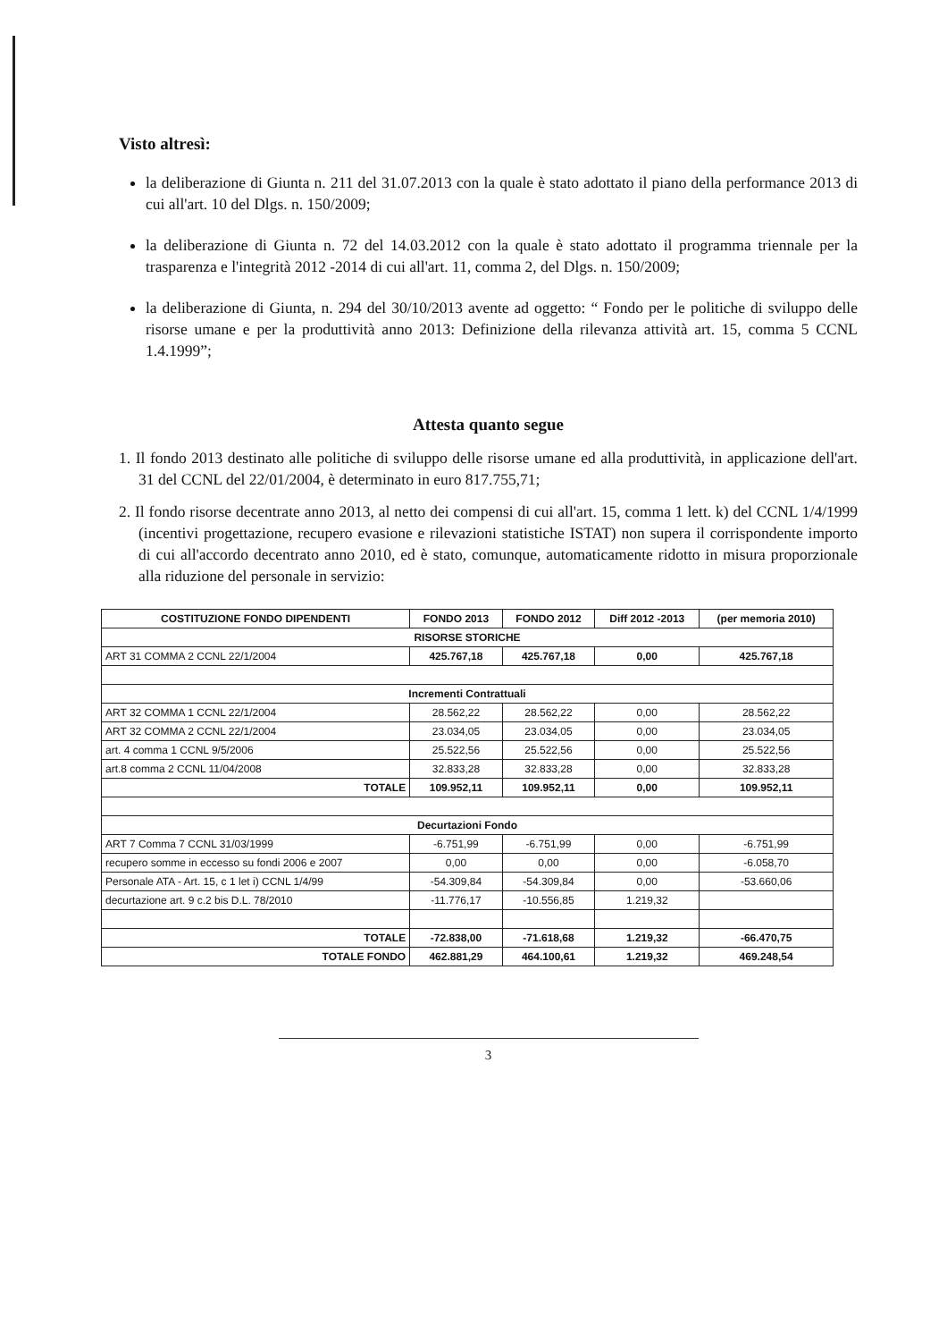Visto altresì:
la deliberazione di Giunta n. 211 del 31.07.2013 con la quale è stato adottato il piano della performance 2013 di cui all'art. 10 del Dlgs. n. 150/2009;
la deliberazione di Giunta n. 72 del 14.03.2012 con la quale è stato adottato il programma triennale per la trasparenza e l'integrità 2012 -2014 di cui all'art. 11, comma 2, del Dlgs. n. 150/2009;
la deliberazione di Giunta, n. 294 del 30/10/2013 avente ad oggetto: “ Fondo per le politiche di sviluppo delle risorse umane e per la produttività anno 2013: Definizione della rilevanza attività art. 15, comma 5 CCNL 1.4.1999”;
Attesta quanto segue
1. Il fondo 2013 destinato alle politiche di sviluppo delle risorse umane ed alla produttività, in applicazione dell'art. 31 del CCNL del 22/01/2004, è determinato in euro 817.755,71;
2. Il fondo risorse decentrate anno 2013, al netto dei compensi di cui all'art. 15, comma 1 lett. k) del CCNL 1/4/1999 (incentivi progettazione, recupero evasione e rilevazioni statistiche ISTAT) non supera il corrispondente importo di cui all'accordo decentrato anno 2010, ed è stato, comunque, automaticamente ridotto in misura proporzionale alla riduzione del personale in servizio:
| COSTITUZIONE FONDO DIPENDENTI | FONDO 2013 | FONDO 2012 | Diff 2012 -2013 | (per memoria 2010) |
| --- | --- | --- | --- | --- |
| RISORSE STORICHE | | | | |
| ART 31 COMMA 2 CCNL 22/1/2004 | 425.767,18 | 425.767,18 | 0,00 | 425.767,18 |
| Incrementi Contrattuali | | | | |
| ART 32 COMMA 1 CCNL 22/1/2004 | 28.562,22 | 28.562,22 | 0,00 | 28.562,22 |
| ART 32 COMMA 2 CCNL 22/1/2004 | 23.034,05 | 23.034,05 | 0,00 | 23.034,05 |
| art. 4 comma 1 CCNL 9/5/2006 | 25.522,56 | 25.522,56 | 0,00 | 25.522,56 |
| art.8 comma 2 CCNL 11/04/2008 | 32.833,28 | 32.833,28 | 0,00 | 32.833,28 |
| TOTALE | 109.952,11 | 109.952,11 | 0,00 | 109.952,11 |
| Decurtazioni Fondo | | | | |
| ART 7 Comma 7 CCNL 31/03/1999 | -6.751,99 | -6.751,99 | 0,00 | -6.751,99 |
| recupero somme in eccesso su fondi 2006 e 2007 | 0,00 | 0,00 | 0,00 | -6.058,70 |
| Personale ATA - Art. 15, c 1 let i) CCNL 1/4/99 | -54.309,84 | -54.309,84 | 0,00 | -53.660,06 |
| decurtazione art. 9 c.2 bis D.L. 78/2010 | -11.776,17 | -10.556,85 | 1.219,32 | |
| TOTALE | -72.838,00 | -71.618,68 | 1.219,32 | -66.470,75 |
| TOTALE FONDO | 462.881,29 | 464.100,61 | 1.219,32 | 469.248,54 |
3